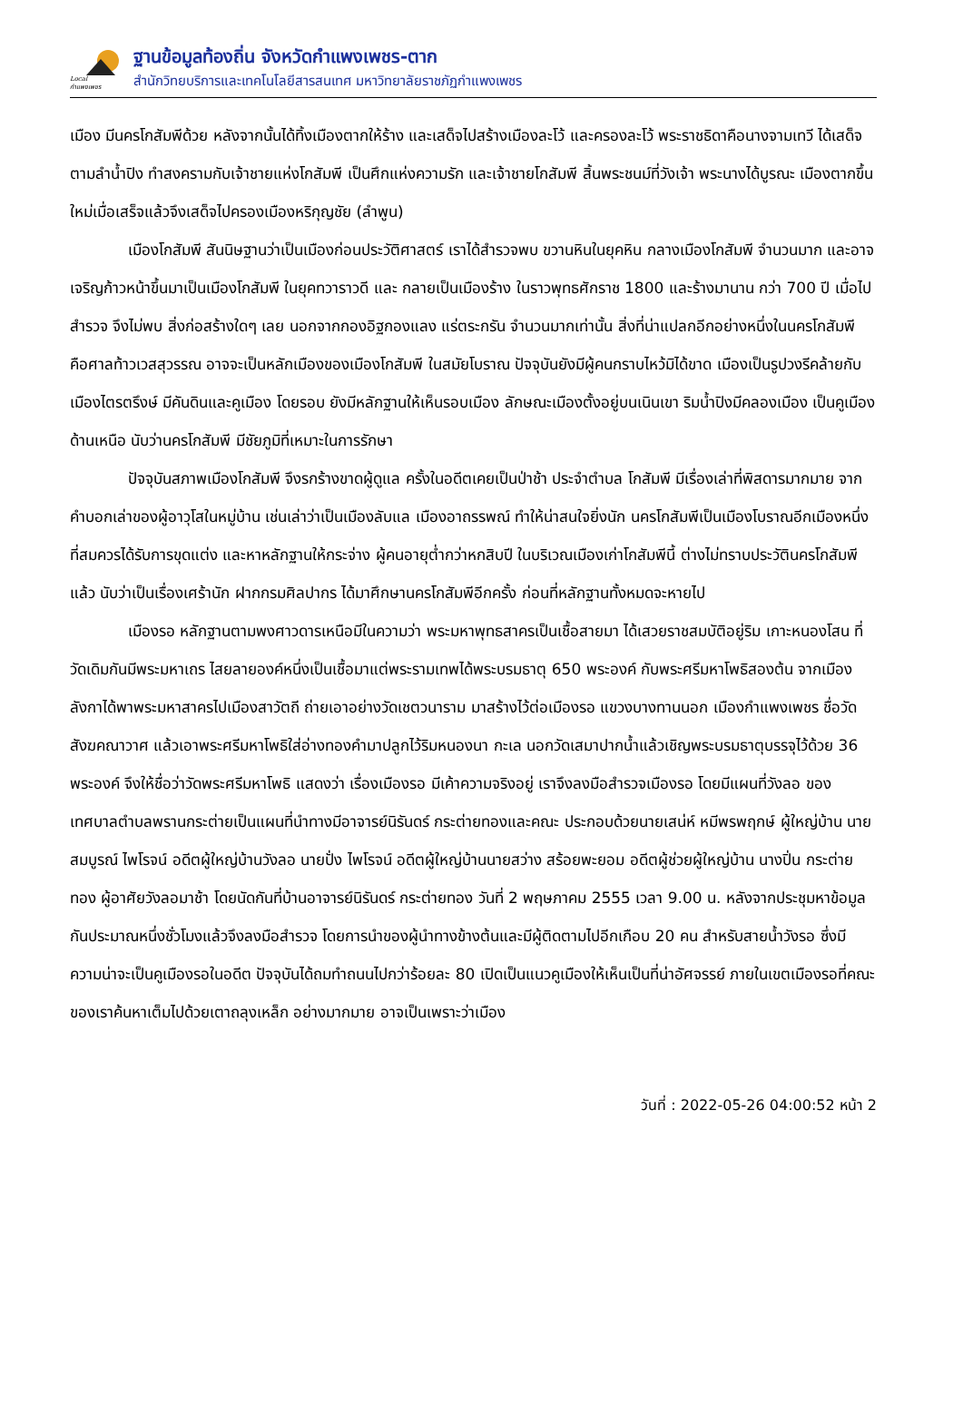Local
กำแพงเพชร
ฐานข้อมูลท้องถิ่น จังหวัดกำแพงเพชร-ตาก
สำนักวิทยบริการและเทคโนโลยีสารสนเทศ มหาวิทยาลัยราชภัฏกำแพงเพชร
เมือง มีนครโกสัมพีด้วย หลังจากนั้นได้ทิ้งเมืองตากให้ร้าง และเสด็จไปสร้างเมืองละโว้ และครองละโว้ พระราชธิดาคือนางจามเทวี ได้เสด็จตามลำน้ำปิง ทำสงครามกับเจ้าชายแห่งโกสัมพี เป็นศึกแห่งความรัก และเจ้าชายโกสัมพี สิ้นพระชนม์ที่วังเจ้า พระนางได้บูรณะ เมืองตากขึ้นใหม่เมื่อเสร็จแล้วจึงเสด็จไปครองเมืองหริกุญชัย (ลำพูน)
เมืองโกสัมพี สันนิษฐานว่าเป็นเมืองก่อนประวัติศาสตร์ เราได้สำรวจพบ ขวานหินในยุคหิน กลางเมืองโกสัมพี จำนวนมาก และอาจเจริญก้าวหน้าขึ้นมาเป็นเมืองโกสัมพี ในยุคทวาราวดี และ กลายเป็นเมืองร้าง ในราวพุทธศักราช 1800 และร้างมานาน กว่า 700 ปี เมื่อไปสำรวจ จึงไม่พบ สิ่งก่อสร้างใดๆ เลย นอกจากกองอิฐกองแลง แร่ตระกรัน จำนวนมากเท่านั้น สิ่งที่น่าแปลกอีกอย่างหนึ่งในนครโกสัมพี คือศาลท้าวเวสสุวรรณ อาจจะเป็นหลักเมืองของเมืองโกสัมพี ในสมัยโบราณ ปัจจุบันยังมีผู้คนกราบไหว้มิได้ขาด เมืองเป็นรูปวงรีคล้ายกับเมืองไตรตรึงษ์ มีคันดินและคูเมือง โดยรอบ ยังมีหลักฐานให้เห็นรอบเมือง ลักษณะเมืองตั้งอยู่บนเนินเขา ริมน้ำปิงมีคลองเมือง เป็นคูเมืองด้านเหนือ นับว่านครโกสัมพี มีชัยภูมิที่เหมาะในการรักษา
ปัจจุบันสภาพเมืองโกสัมพี จึงรกร้างขาดผู้ดูแล ครั้งในอดีตเคยเป็นป่าช้า ประจำตำบล โกสัมพี มีเรื่องเล่าที่พิสดารมากมาย จากคำบอกเล่าของผู้อาวุโสในหมู่บ้าน เช่นเล่าว่าเป็นเมืองลับแล เมืองอาถรรพณ์ ทำให้น่าสนใจยิ่งนัก นครโกสัมพีเป็นเมืองโบราณอีกเมืองหนึ่งที่สมควรได้รับการขุดแต่ง และหาหลักฐานให้กระจ่าง ผู้คนอายุต่ำกว่าหกสิบปี ในบริเวณเมืองเก่าโกสัมพีนี้ ต่างไม่ทราบประวัตินครโกสัมพีแล้ว นับว่าเป็นเรื่องเศร้านัก ฝากกรมศิลปากร ได้มาศึกษานครโกสัมพีอีกครั้ง ก่อนที่หลักฐานทั้งหมดจะหายไป
เมืองรอ หลักฐานตามพงศาวดารเหนือมีในความว่า พระมหาพุทธสาครเป็นเชื้อสายมา ได้เสวยราชสมบัติอยู่ริม เกาะหนองโสน ที่วัดเดิมกันมีพระมหาเถร ไสยลายองค์หนึ่งเป็นเชื้อมาแต่พระรามเทพได้พระบรมธาตุ 650 พระองค์ กับพระศรีมหาโพธิสองต้น จากเมืองลังกาได้พาพระมหาสาครไปเมืองสาวัตถี ถ่ายเอาอย่างวัดเชตวนาราม มาสร้างไว้ต่อเมืองรอ แขวงบางทานนอก เมืองกำแพงเพชร ชื่อวัดสังฆคณาวาศ แล้วเอาพระศรีมหาโพธิใส่อ่างทองคำมาปลูกไว้ริมหนองนา กะเล นอกวัดเสมาปากน้ำแล้วเชิญพระบรมธาตุบรรจุไว้ด้วย 36 พระองค์ จึงให้ชื่อว่าวัดพระศรีมหาโพธิ แสดงว่า เรื่องเมืองรอ มีเค้าความจริงอยู่ เราจึงลงมือสำรวจเมืองรอ โดยมีแผนที่วังลอ ของเทศบาลตำบลพรานกระต่ายเป็นแผนที่นำทางมีอาจารย์นิรันดร์ กระต่ายทองและคณะ ประกอบด้วยนายเสน่ห์ หมีพรพฤกษ์ ผู้ใหญ่บ้าน นายสมบูรณ์ ไพโรจน์ อดีตผู้ใหญ่บ้านวังลอ นายปั่ง ไพโรจน์ อดีตผู้ใหญ่บ้านนายสว่าง สร้อยพะยอม อดีตผู้ช่วยผู้ใหญ่บ้าน นางปิ่น กระต่ายทอง ผู้อาศัยวังลอมาช้า โดยนัดกันที่บ้านอาจารย์นิรันดร์ กระต่ายทอง วันที่ 2 พฤษภาคม 2555 เวลา 9.00 น. หลังจากประชุมหาข้อมูลกันประมาณหนึ่งชั่วโมงแล้วจึงลงมือสำรวจ โดยการนำของผู้นำทางข้างต้นและมีผู้ติดตามไปอีกเกือบ 20 คน สำหรับสายน้ำวังรอ ซึ่งมีความน่าจะเป็นคูเมืองรอในอดีต ปัจจุบันได้ถมทำถนนไปกว่าร้อยละ 80 เปิดเป็นแนวคูเมืองให้เห็นเป็นที่น่าอัศจรรย์ ภายในเขตเมืองรอที่คณะของเราค้นหาเต็มไปด้วยเตาถลุงเหล็ก อย่างมากมาย อาจเป็นเพราะว่าเมือง
วันที่ : 2022-05-26 04:00:52 หน้า 2